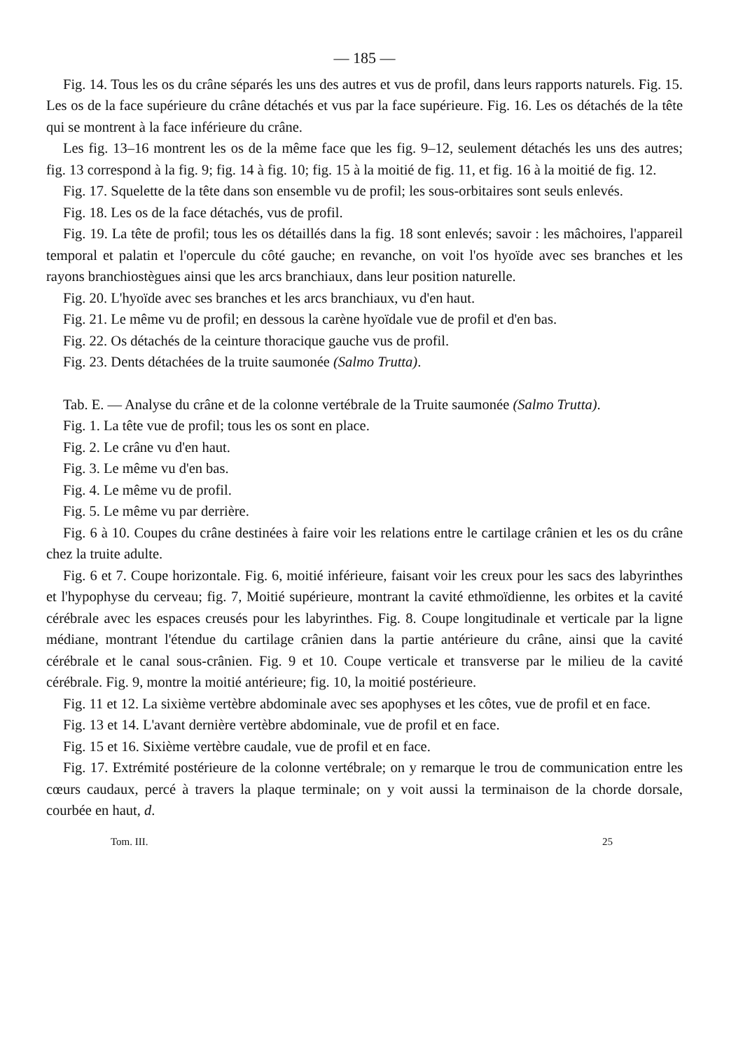— 185 —
Fig. 14. Tous les os du crâne séparés les uns des autres et vus de profil, dans leurs rapports naturels. Fig. 15. Les os de la face supérieure du crâne détachés et vus par la face supérieure. Fig. 16. Les os détachés de la tête qui se montrent à la face inférieure du crâne.
Les fig. 13–16 montrent les os de la même face que les fig. 9–12, seulement détachés les uns des autres; fig. 13 correspond à la fig. 9; fig. 14 à fig. 10; fig. 15 à la moitié de fig. 11, et fig. 16 à la moitié de fig. 12.
Fig. 17. Squelette de la tête dans son ensemble vu de profil; les sous-orbitaires sont seuls enlevés.
Fig. 18. Les os de la face détachés, vus de profil.
Fig. 19. La tête de profil; tous les os détaillés dans la fig. 18 sont enlevés; savoir : les mâchoires, l'appareil temporal et palatin et l'opercule du côté gauche; en revanche, on voit l'os hyoïde avec ses branches et les rayons branchiostègues ainsi que les arcs branchiaux, dans leur position naturelle.
Fig. 20. L'hyoïde avec ses branches et les arcs branchiaux, vu d'en haut.
Fig. 21. Le même vu de profil; en dessous la carène hyoïdale vue de profil et d'en bas.
Fig. 22. Os détachés de la ceinture thoracique gauche vus de profil.
Fig. 23. Dents détachées de la truite saumonée (Salmo Trutta).
Tab. E. — Analyse du crâne et de la colonne vertébrale de la Truite saumonée (Salmo Trutta).
Fig. 1. La tête vue de profil; tous les os sont en place.
Fig. 2. Le crâne vu d'en haut.
Fig. 3. Le même vu d'en bas.
Fig. 4. Le même vu de profil.
Fig. 5. Le même vu par derrière.
Fig. 6 à 10. Coupes du crâne destinées à faire voir les relations entre le cartilage crânien et les os du crâne chez la truite adulte.
Fig. 6 et 7. Coupe horizontale. Fig. 6, moitié inférieure, faisant voir les creux pour les sacs des labyrinthes et l'hypophyse du cerveau; fig. 7, Moitié supérieure, montrant la cavité ethmoïdienne, les orbites et la cavité cérébrale avec les espaces creusés pour les labyrinthes. Fig. 8. Coupe longitudinale et verticale par la ligne médiane, montrant l'étendue du cartilage crânien dans la partie antérieure du crâne, ainsi que la cavité cérébrale et le canal sous-crânien. Fig. 9 et 10. Coupe verticale et transverse par le milieu de la cavité cérébrale. Fig. 9, montre la moitié antérieure; fig. 10, la moitié postérieure.
Fig. 11 et 12. La sixième vertèbre abdominale avec ses apophyses et les côtes, vue de profil et en face.
Fig. 13 et 14. L'avant dernière vertèbre abdominale, vue de profil et en face.
Fig. 15 et 16. Sixième vertèbre caudale, vue de profil et en face.
Fig. 17. Extrémité postérieure de la colonne vertébrale; on y remarque le trou de communication entre les cœurs caudaux, percé à travers la plaque terminale; on y voit aussi la terminaison de la chorde dorsale, courbée en haut, d.
Tom. III. 25